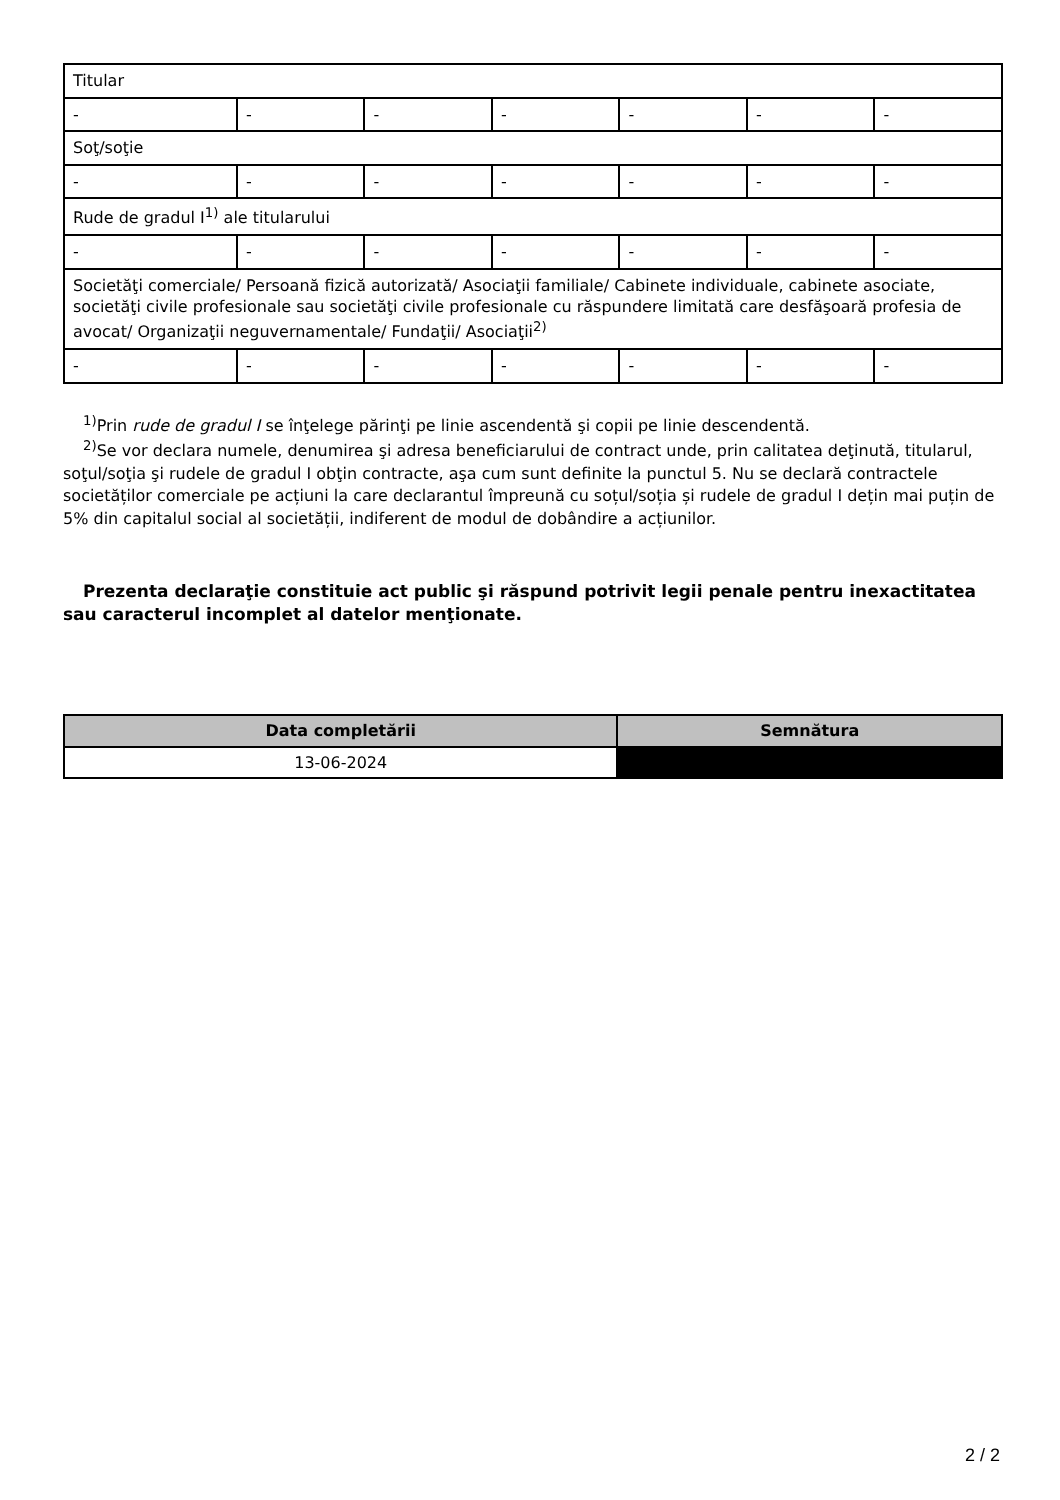| Titular | | | | | | |
| - | - | - | - | - | - | - |
| Soţ/soţie | | | | | | |
| - | - | - | - | - | - | - |
| Rude de gradul I<sup>1)</sup> ale titularului | | | | | | |
| - | - | - | - | - | - | - |
| Societăţi comerciale/ Persoană fizică autorizată/ Asociaţii familiale/ Cabinete individuale, cabinete asociate, societăţi civile profesionale sau societăţi civile profesionale cu răspundere limitată care desfăşoară profesia de avocat/ Organizaţii neguvernamentale/ Fundaţii/ Asociaţii<sup>2)</sup> | | | | | | |
| - | - | - | - | - | - | - |
<sup>1)</sup> Prin rude de gradul I se înţelege părinţi pe linie ascendentă şi copii pe linie descendentă.
<sup>2)</sup> Se vor declara numele, denumirea şi adresa beneficiarului de contract unde, prin calitatea deţinută, titularul, soţul/soţia şi rudele de gradul I obţin contracte, aşa cum sunt definite la punctul 5. Nu se declară contractele societăților comerciale pe acțiuni la care declarantul împreună cu soțul/soția și rudele de gradul I dețin mai puțin de 5% din capitalul social al societății, indiferent de modul de dobândire a acțiunilor.
Prezenta declaraţie constituie act public şi răspund potrivit legii penale pentru inexactitatea sau caracterul incomplet al datelor menţionate.
| Data completării | Semnătura |
| --- | --- |
| 13-06-2024 | |
2 / 2